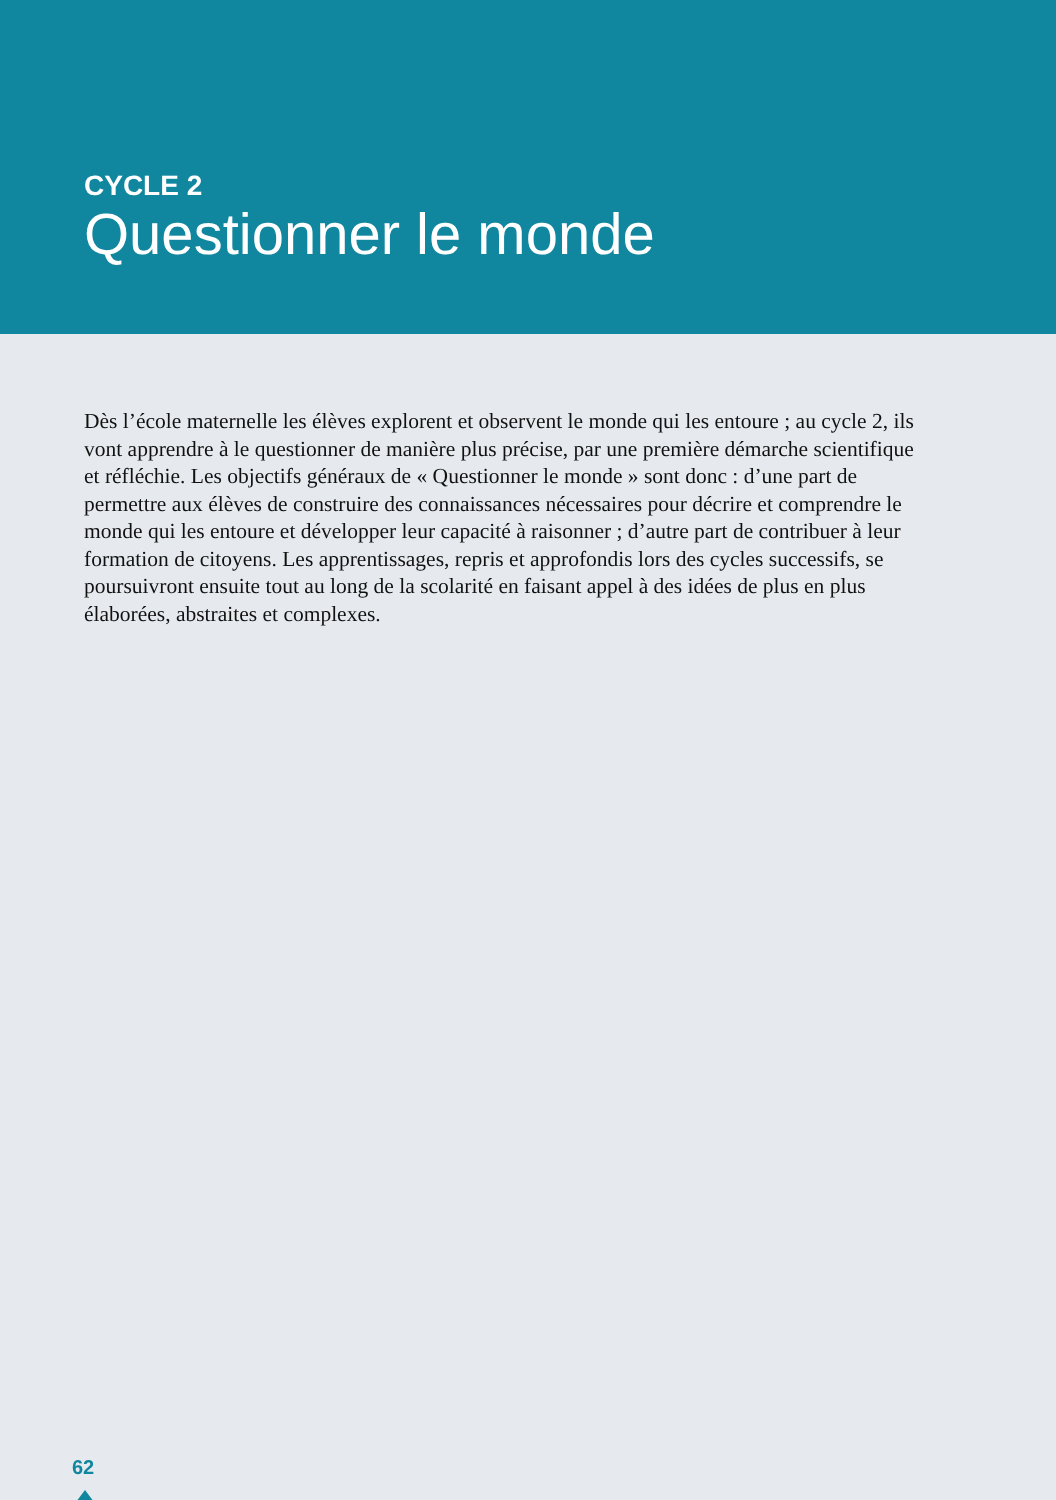CYCLE 2
Questionner le monde
Dès l’école maternelle les élèves explorent et observent le monde qui les entoure ; au cycle 2, ils vont apprendre à le questionner de manière plus précise, par une première démarche scientifique et réfléchie. Les objectifs généraux de « Questionner le monde » sont donc : d’une part de permettre aux élèves de construire des connaissances nécessaires pour décrire et comprendre le monde qui les entoure et développer leur capacité à raisonner ; d’autre part de contribuer à leur formation de citoyens. Les apprentissages, repris et approfondis lors des cycles successifs, se poursuivront ensuite tout au long de la scolarité en faisant appel à des idées de plus en plus élaborées, abstraites et complexes.
62